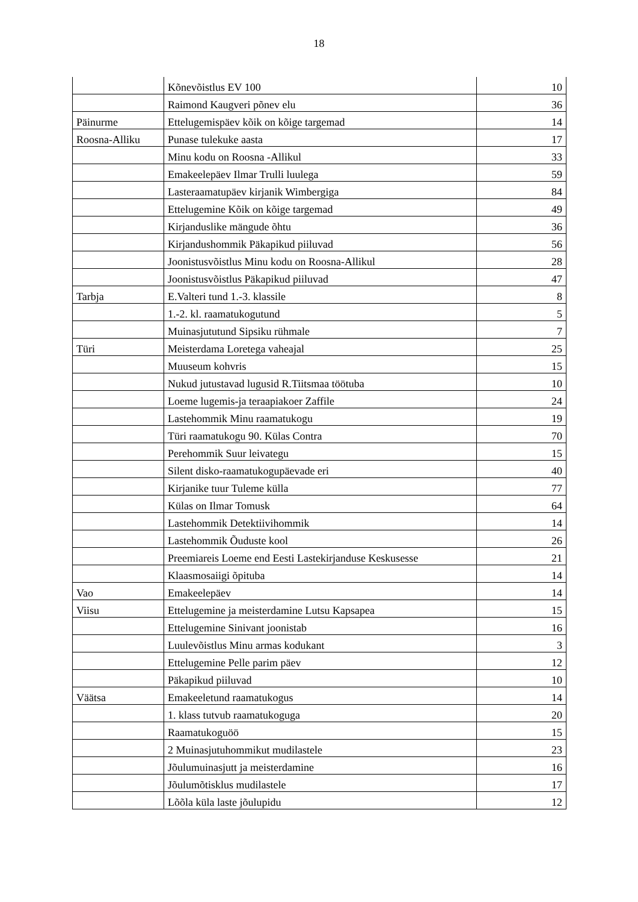18
| | Kõnevõistlus EV 100 | 10 |
| | Raimond Kaugveri põnev elu | 36 |
| Päinurme | Ettelugemispäev kõik on kõige targemad | 14 |
| Roosna-Alliku | Punase tulekuke aasta | 17 |
| | Minu kodu on Roosna -Allikul | 33 |
| | Emakeelepäev Ilmar Trulli luulega | 59 |
| | Lasteraamatupäev kirjanik Wimbergiga | 84 |
| | Ettelugemine Kõik on kõige targemad | 49 |
| | Kirjanduslike mängude õhtu | 36 |
| | Kirjandushommik Päkapikud piiluvad | 56 |
| | Joonistusvõistlus Minu kodu on Roosna-Allikul | 28 |
| | Joonistusvõistlus Päkapikud piiluvad | 47 |
| Tarbja | E.Valteri tund 1.-3. klassile | 8 |
| | 1.-2. kl. raamatukogutund | 5 |
| | Muinasjututund Sipsiku rühmale | 7 |
| Türi | Meisterdama Loretega vaheajal | 25 |
| | Muuseum kohvris | 15 |
| | Nukud jutustavad lugusid R.Tiitsmaa töötuba | 10 |
| | Loeme lugemis-ja teraapiakoer Zaffile | 24 |
| | Lastehommik Minu raamatukogu | 19 |
| | Türi raamatukogu 90. Külas Contra | 70 |
| | Perehommik Suur leivategu | 15 |
| | Silent disko-raamatukogupäevade eri | 40 |
| | Kirjanike tuur Tuleme külla | 77 |
| | Külas on Ilmar Tomusk | 64 |
| | Lastehommik Detektiivihommik | 14 |
| | Lastehommik Õuduste kool | 26 |
| | Preemiareis Loeme end Eesti Lastekirjanduse Keskusesse | 21 |
| | Klaasmosaiigi õpituba | 14 |
| Vao | Emakeelepäev | 14 |
| Viisu | Ettelugemine ja meisterdamine Lutsu Kapsapea | 15 |
| | Ettelugemine Sinivant joonistab | 16 |
| | Luulevõistlus Minu armas kodukant | 3 |
| | Ettelugemine Pelle parim päev | 12 |
| | Päkapikud piiluvad | 10 |
| Väätsa | Emakeeletund raamatukogus | 14 |
| | 1. klass tutvub raamatukoguga | 20 |
| | Raamatukoguöö | 15 |
| | 2 Muinasjutuhommikut mudilastele | 23 |
| | Jõulumuinasjutt ja meisterdamine | 16 |
| | Jõulumõtisklus mudilastele | 17 |
| | Lõõla küla laste jõulupidu | 12 |